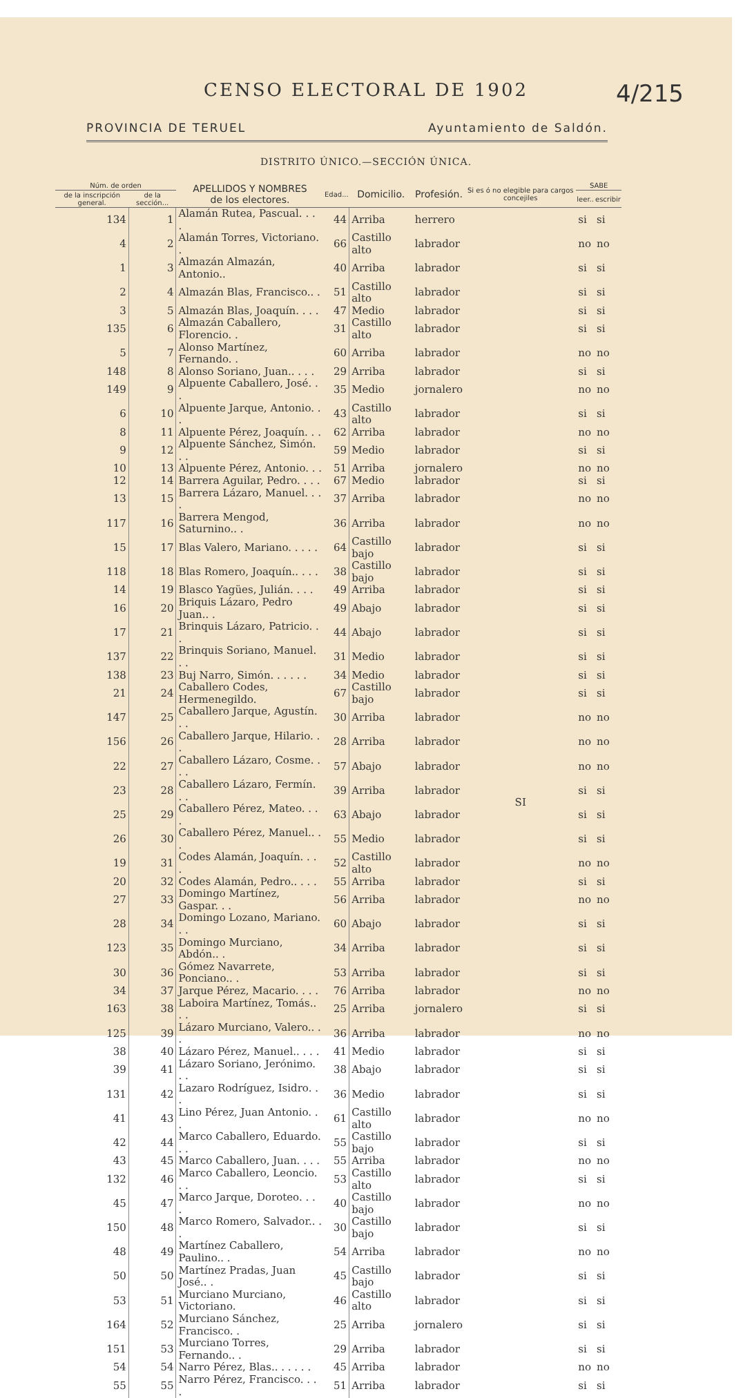CENSO ELECTORAL DE 1902
4/215
PROVINCIA DE TERUEL Ayuntamiento de Saldón.
DISTRITO ÚNICO.—SECCIÓN ÚNICA.
| Núm. de orden | | APELLIDOS Y NOMBRES de los electores. | Edad... | Domicilio. | Profesión. | Si es ó no elegible para cargos concejiles | SABE | |
| --- | --- | --- | --- | --- | --- | --- | --- | --- |
| de la inscripción general. | de la sección... | | | | | | leer.. | escribir |
| 134 | 1 | Alamán Rutea, Pascual. . . . | 44 | Arriba | herrero | SI | si | si |
| 4 | 2 | Alamán Torres, Victoriano. . | 66 | Castillo alto | labrador | | no | no |
| 1 | 3 | Almazán Almazán, Antonio.. | 40 | Arriba | labrador | | si | si |
| 2 | 4 | Almazán Blas, Francisco.. . | 51 | Castillo alto | labrador | | si | si |
| 3 | 5 | Almazán Blas, Joaquín. . . . | 47 | Medio | labrador | | si | si |
| 135 | 6 | Almazán Caballero, Florencio. . | 31 | Castillo alto | labrador | | si | si |
| 5 | 7 | Alonso Martínez, Fernando. . | 60 | Arriba | labrador | | no | no |
| 148 | 8 | Alonso Soriano, Juan.. . . . | 29 | Arriba | labrador | | si | si |
| 149 | 9 | Alpuente Caballero, José. . . | 35 | Medio | jornalero | | no | no |
| 6 | 10 | Alpuente Jarque, Antonio. . . | 43 | Castillo alto | labrador | | si | si |
| 8 | 11 | Alpuente Pérez, Joaquín. . . | 62 | Arriba | labrador | | no | no |
| 9 | 12 | Alpuente Sánchez, Simón. . . | 59 | Medio | labrador | | si | si |
| 10 | 13 | Alpuente Pérez, Antonio. . . | 51 | Arriba | jornalero | | no | no |
| 12 | 14 | Barrera Aguilar, Pedro. . . . | 67 | Medio | labrador | | si | si |
| 13 | 15 | Barrera Lázaro, Manuel. . . . | 37 | Arriba | labrador | | no | no |
| 117 | 16 | Barrera Mengod, Saturnino.. . | 36 | Arriba | labrador | | no | no |
| 15 | 17 | Blas Valero, Mariano. . . . . | 64 | Castillo bajo | labrador | | si | si |
| 118 | 18 | Blas Romero, Joaquín.. . . . | 38 | Castillo bajo | labrador | | si | si |
| 14 | 19 | Blasco Yagües, Julián. . . . | 49 | Arriba | labrador | | si | si |
| 16 | 20 | Briquis Lázaro, Pedro Juan.. . | 49 | Abajo | labrador | | si | si |
| 17 | 21 | Brinquis Lázaro, Patricio. . . | 44 | Abajo | labrador | | si | si |
| 137 | 22 | Brinquis Soriano, Manuel. . . | 31 | Medio | labrador | | si | si |
| 138 | 23 | Buj Narro, Simón. . . . . . | 34 | Medio | labrador | | si | si |
| 21 | 24 | Caballero Codes, Hermenegildo. | 67 | Castillo bajo | labrador | | si | si |
| 147 | 25 | Caballero Jarque, Agustín. . . | 30 | Arriba | labrador | | no | no |
| 156 | 26 | Caballero Jarque, Hilario. . . | 28 | Arriba | labrador | | no | no |
| 22 | 27 | Caballero Lázaro, Cosme. . . . | 57 | Abajo | labrador | | no | no |
| 23 | 28 | Caballero Lázaro, Fermín. . . | 39 | Arriba | labrador | | si | si |
| 25 | 29 | Caballero Pérez, Mateo. . . . | 63 | Abajo | labrador | | si | si |
| 26 | 30 | Caballero Pérez, Manuel.. . . | 55 | Medio | labrador | | si | si |
| 19 | 31 | Codes Alamán, Joaquín. . . . | 52 | Castillo alto | labrador | | no | no |
| 20 | 32 | Codes Alamán, Pedro.. . . . | 55 | Arriba | labrador | | si | si |
| 27 | 33 | Domingo Martínez, Gaspar. . . | 56 | Arriba | labrador | | no | no |
| 28 | 34 | Domingo Lozano, Mariano. . . | 60 | Abajo | labrador | | si | si |
| 123 | 35 | Domingo Murciano, Abdón.. . | 34 | Arriba | labrador | | si | si |
| 30 | 36 | Gómez Navarrete, Ponciano.. . | 53 | Arriba | labrador | | si | si |
| 34 | 37 | Jarque Pérez, Macario. . . . | 76 | Arriba | labrador | | no | no |
| 163 | 38 | Laboira Martínez, Tomás.. . . | 25 | Arriba | jornalero | | si | si |
| 125 | 39 | Lázaro Murciano, Valero.. . . | 36 | Arriba | labrador | | no | no |
| 38 | 40 | Lázaro Pérez, Manuel.. . . . | 41 | Medio | labrador | | si | si |
| 39 | 41 | Lázaro Soriano, Jerónimo. . . | 38 | Abajo | labrador | | si | si |
| 131 | 42 | Lazaro Rodríguez, Isidro. . . | 36 | Medio | labrador | | si | si |
| 41 | 43 | Lino Pérez, Juan Antonio. . . | 61 | Castillo alto | labrador | | no | no |
| 42 | 44 | Marco Caballero, Eduardo. . . | 55 | Castillo bajo | labrador | | si | si |
| 43 | 45 | Marco Caballero, Juan. . . . | 55 | Arriba | labrador | | no | no |
| 132 | 46 | Marco Caballero, Leoncio. . . | 53 | Castillo alto | labrador | | si | si |
| 45 | 47 | Marco Jarque, Doroteo. . . . | 40 | Castillo bajo | labrador | | no | no |
| 150 | 48 | Marco Romero, Salvador.. . . | 30 | Castillo bajo | labrador | | si | si |
| 48 | 49 | Martínez Caballero, Paulino.. . | 54 | Arriba | labrador | | no | no |
| 50 | 50 | Martínez Pradas, Juan José.. . | 45 | Castillo bajo | labrador | | si | si |
| 53 | 51 | Murciano Murciano, Victoriano. | 46 | Castillo alto | labrador | | si | si |
| 164 | 52 | Murciano Sánchez, Francisco. . | 25 | Arriba | jornalero | | si | si |
| 151 | 53 | Murciano Torres, Fernando.. . | 29 | Arriba | labrador | | si | si |
| 54 | 54 | Narro Pérez, Blas.. . . . . . | 45 | Arriba | labrador | | no | no |
| 55 | 55 | Narro Pérez, Francisco. . . . | 51 | Arriba | labrador | | si | si |